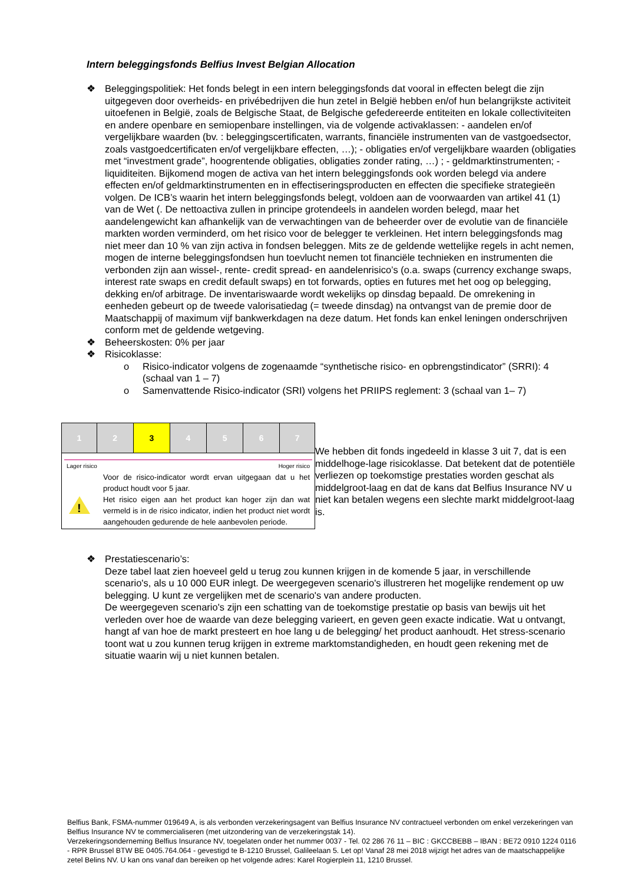Intern beleggingsfonds Belfius Invest Belgian Allocation
❖ Beleggingspolitiek: Het fonds belegt in een intern beleggingsfonds dat vooral in effecten belegt die zijn uitgegeven door overheids- en privébedrijven die hun zetel in België hebben en/of hun belangrijkste activiteit uitoefenen in België, zoals de Belgische Staat, de Belgische gefedereerde entiteiten en lokale collectiviteiten en andere openbare en semiopenbare instellingen, via de volgende activaklassen: - aandelen en/of vergelijkbare waarden (bv. : beleggingscertificaten, warrants, financiële instrumenten van de vastgoedsector, zoals vastgoedcertificaten en/of vergelijkbare effecten, …); - obligaties en/of vergelijkbare waarden (obligaties met “investment grade”, hoogrentende obligaties, obligaties zonder rating, …) ; - geldmarktinstrumenten; - liquiditeiten. Bijkomend mogen de activa van het intern beleggingsfonds ook worden belegd via andere effecten en/of geldmarktinstrumenten en in effectiseringsproducten en effecten die specifieke strategieën volgen. De ICB’s waarin het intern beleggingsfonds belegt, voldoen aan de voorwaarden van artikel 41 (1) van de Wet (. De nettoactiva zullen in principe grotendeels in aandelen worden belegd, maar het aandelengewicht kan afhankelijk van de verwachtingen van de beheerder over de evolutie van de financiële markten worden verminderd, om het risico voor de belegger te verkleinen. Het intern beleggingsfonds mag niet meer dan 10 % van zijn activa in fondsen beleggen. Mits ze de geldende wettelijke regels in acht nemen, mogen de interne beleggingsfondsen hun toevlucht nemen tot financiële technieken en instrumenten die verbonden zijn aan wissel-, rente- credit spread- en aandelenrisico’s (o.a. swaps (currency exchange swaps, interest rate swaps en credit default swaps) en tot forwards, opties en futures met het oog op belegging, dekking en/of arbitrage. De inventariswaarde wordt wekelijks op dinsdag bepaald. De omrekening in eenheden gebeurt op de tweede valorisatiedag (= tweede dinsdag) na ontvangst van de premie door de Maatschappij of maximum vijf bankwerkdagen na deze datum. Het fonds kan enkel leningen onderschrijven conform met de geldende wetgeving.
❖ Beheerskosten: 0% per jaar
❖ Risicoklasse:
o Risico-indicator volgens de zogenaamde “synthetische risico- en opbrengstindicator” (SRRI): 4 (schaal van 1 – 7)
o Samenvattende Risico-indicator (SRI) volgens het PRIIPS reglement: 3 (schaal van 1– 7)
| 1 | 2 | 3 | 4 | 5 | 6 | 7 |
Lager risico Hoger risico
!
Voor de risico-indicator wordt ervan uitgegaan dat u het product houdt voor 5 jaar.
Het risico eigen aan het product kan hoger zijn dan wat vermeld is in de risico indicator, indien het product niet wordt aangehouden gedurende de hele aanbevolen periode.
We hebben dit fonds ingedeeld in klasse 3 uit 7, dat is een middelhoge-lage risicoklasse. Dat betekent dat de potentiële verliezen op toekomstige prestaties worden geschat als middelgroot-laag en dat de kans dat Belfius Insurance NV u niet kan betalen wegens een slechte markt middelgroot-laag is.
❖ Prestatiescenario’s:
Deze tabel laat zien hoeveel geld u terug zou kunnen krijgen in de komende 5 jaar, in verschillende scenario's, als u 10 000 EUR inlegt. De weergegeven scenario's illustreren het mogelijke rendement op uw belegging. U kunt ze vergelijken met de scenario's van andere producten.
De weergegeven scenario's zijn een schatting van de toekomstige prestatie op basis van bewijs uit het verleden over hoe de waarde van deze belegging varieert, en geven geen exacte indicatie. Wat u ontvangt, hangt af van hoe de markt presteert en hoe lang u de belegging/ het product aanhoudt. Het stress-scenario toont wat u zou kunnen terug krijgen in extreme marktomstandigheden, en houdt geen rekening met de situatie waarin wij u niet kunnen betalen.
Belfius Bank, FSMA-nummer 019649 A, is als verbonden verzekeringsagent van Belfius Insurance NV contractueel verbonden om enkel verzekeringen van Belfius Insurance NV te commercialiseren (met uitzondering van de verzekeringstak 14).
Verzekeringsonderneming Belfius Insurance NV, toegelaten onder het nummer 0037 - Tel. 02 286 76 11 – BIC : GKCCBEBB – IBAN : BE72 0910 1224 0116 - RPR Brussel BTW BE 0405.764.064 - gevestigd te B-1210 Brussel, Galileelaan 5. Let op! Vanaf 28 mei 2018 wijzigt het adres van de maatschappelijke zetel Belins NV. U kan ons vanaf dan bereiken op het volgende adres: Karel Rogierplein 11, 1210 Brussel.